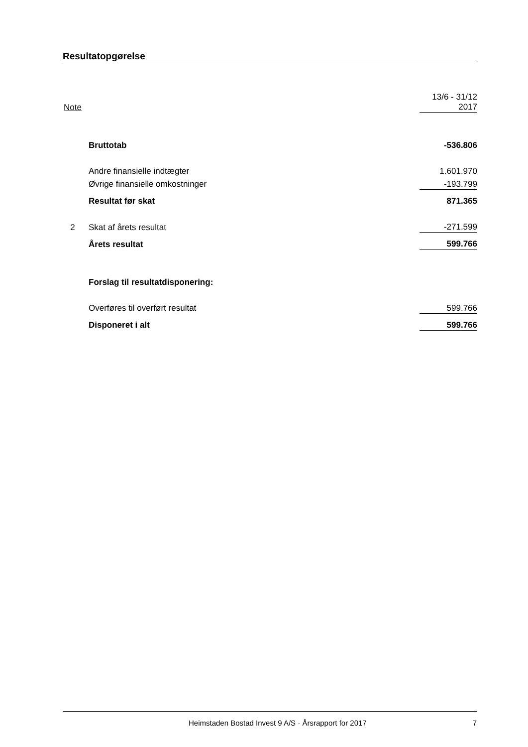Resultatopgørelse
| Note | | | 13/6 - 31/12 2017 |
| | | Bruttotab | -536.806 |
| | | Andre finansielle indtægter | 1.601.970 |
| | | Øvrige finansielle omkostninger | -193.799 |
| | | Resultat før skat | 871.365 |
| 2 | | Skat af årets resultat | -271.599 |
| | | Årets resultat | 599.766 |
| | | Forslag til resultatdisponering: | |
| | | Overføres til overført resultat | 599.766 |
| | | Disponeret i alt | 599.766 |
Heimstaden Bostad Invest 9 A/S · Årsrapport for 2017 7